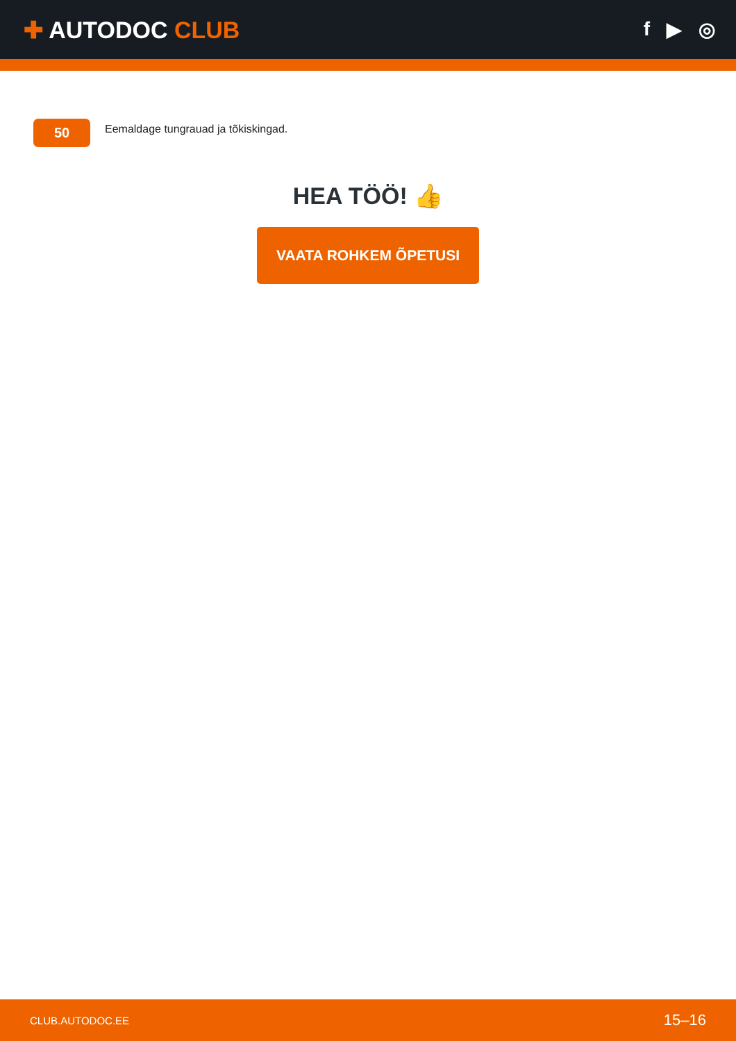✚ AUTODOC CLUB
f ▶ ◎
50
Eemaldage tungrauad ja tõkiskingad.
HEA TÖÖ! 👍
VAATA ROHKEM ÕPETUSI
CLUB.AUTODOC.EE 15–16